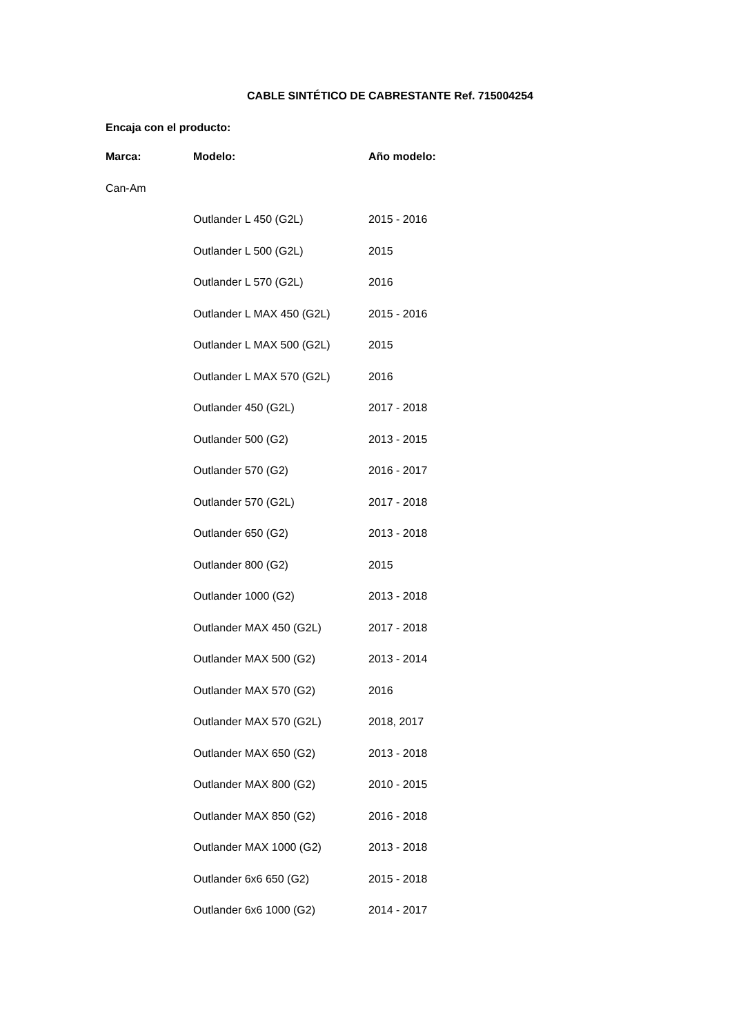CABLE SINTÉTICO DE CABRESTANTE Ref. 715004254
Encaja con el producto:
| Marca: | Modelo: | Año modelo: |
| --- | --- | --- |
| Can-Am | | |
| | Outlander L 450 (G2L) | 2015 - 2016 |
| | Outlander L 500 (G2L) | 2015 |
| | Outlander L 570 (G2L) | 2016 |
| | Outlander L MAX 450 (G2L) | 2015 - 2016 |
| | Outlander L MAX 500 (G2L) | 2015 |
| | Outlander L MAX 570 (G2L) | 2016 |
| | Outlander 450 (G2L) | 2017 - 2018 |
| | Outlander 500 (G2) | 2013 - 2015 |
| | Outlander 570 (G2) | 2016 - 2017 |
| | Outlander 570 (G2L) | 2017 - 2018 |
| | Outlander 650 (G2) | 2013 - 2018 |
| | Outlander 800 (G2) | 2015 |
| | Outlander 1000 (G2) | 2013 - 2018 |
| | Outlander MAX 450 (G2L) | 2017 - 2018 |
| | Outlander MAX 500 (G2) | 2013 - 2014 |
| | Outlander MAX 570 (G2) | 2016 |
| | Outlander MAX 570 (G2L) | 2018, 2017 |
| | Outlander MAX 650 (G2) | 2013 - 2018 |
| | Outlander MAX 800 (G2) | 2010 - 2015 |
| | Outlander MAX 850 (G2) | 2016 - 2018 |
| | Outlander MAX 1000 (G2) | 2013 - 2018 |
| | Outlander 6x6 650 (G2) | 2015 - 2018 |
| | Outlander 6x6 1000 (G2) | 2014 - 2017 |